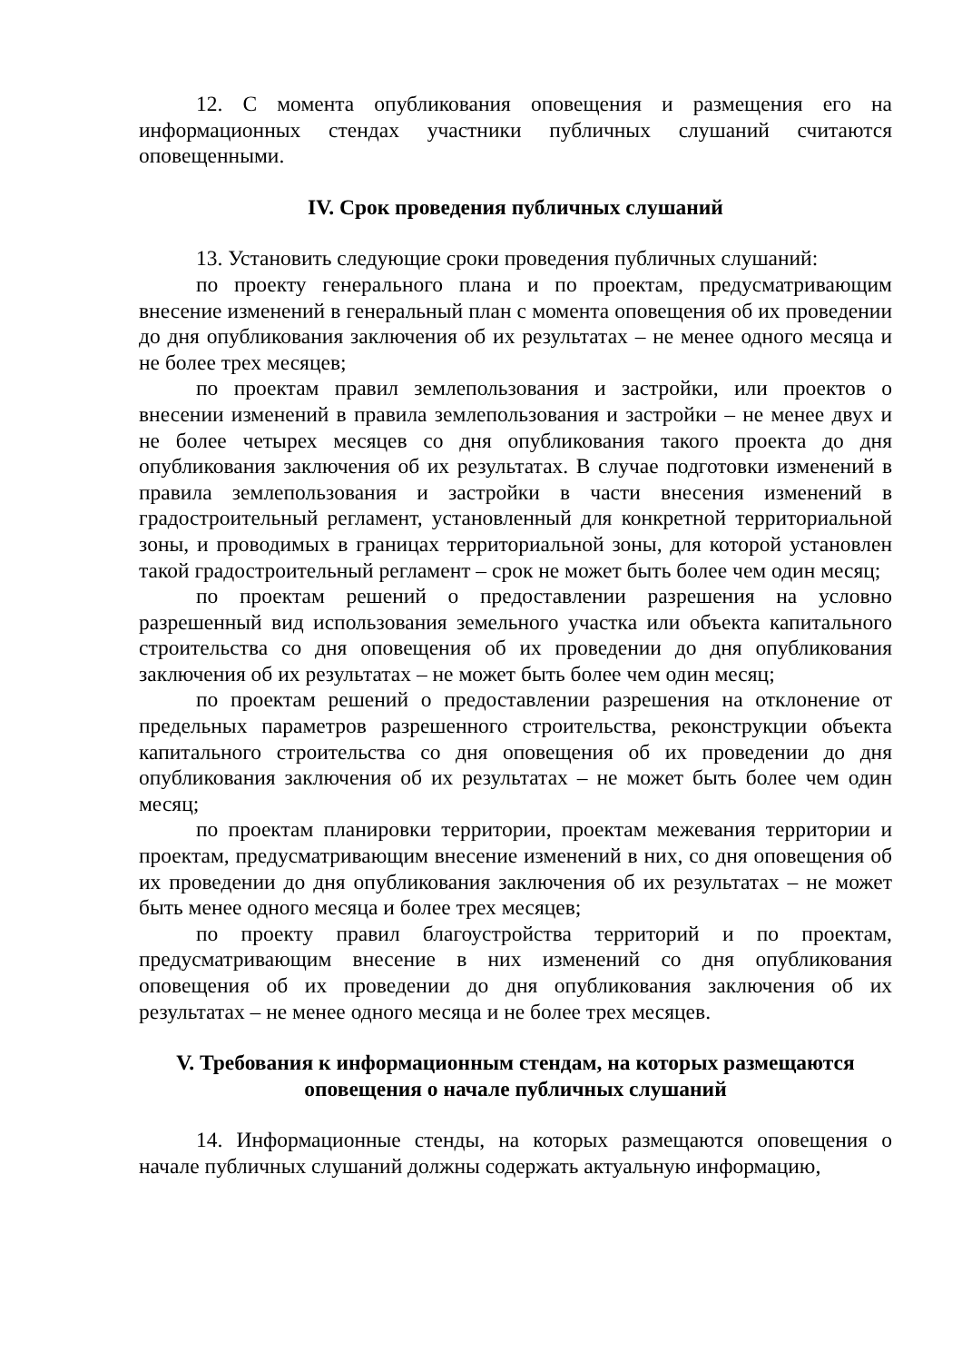12. С момента опубликования оповещения и размещения его на информационных стендах участники публичных слушаний считаются оповещенными.
IV. Срок проведения публичных слушаний
13. Установить следующие сроки проведения публичных слушаний:
по проекту генерального плана и по проектам, предусматривающим внесение изменений в генеральный план с момента оповещения об их проведении до дня опубликования заключения об их результатах – не менее одного месяца и не более трех месяцев;
по проектам правил землепользования и застройки, или проектов о внесении изменений в правила землепользования и застройки – не менее двух и не более четырех месяцев со дня опубликования такого проекта до дня опубликования заключения об их результатах. В случае подготовки изменений в правила землепользования и застройки в части внесения изменений в градостроительный регламент, установленный для конкретной территориальной зоны, и проводимых в границах территориальной зоны, для которой установлен такой градостроительный регламент – срок не может быть более чем один месяц;
по проектам решений о предоставлении разрешения на условно разрешенный вид использования земельного участка или объекта капитального строительства со дня оповещения об их проведении до дня опубликования заключения об их результатах – не может быть более чем один месяц;
по проектам решений о предоставлении разрешения на отклонение от предельных параметров разрешенного строительства, реконструкции объекта капитального строительства со дня оповещения об их проведении до дня опубликования заключения об их результатах – не может быть более чем один месяц;
по проектам планировки территории, проектам межевания территории и проектам, предусматривающим внесение изменений в них, со дня оповещения об их проведении до дня опубликования заключения об их результатах – не может быть менее одного месяца и более трех месяцев;
по проекту правил благоустройства территорий и по проектам, предусматривающим внесение в них изменений со дня опубликования оповещения об их проведении до дня опубликования заключения об их результатах – не менее одного месяца и не более трех месяцев.
V. Требования к информационным стендам, на которых размещаются оповещения о начале публичных слушаний
14. Информационные стенды, на которых размещаются оповещения о начале публичных слушаний должны содержать актуальную информацию,